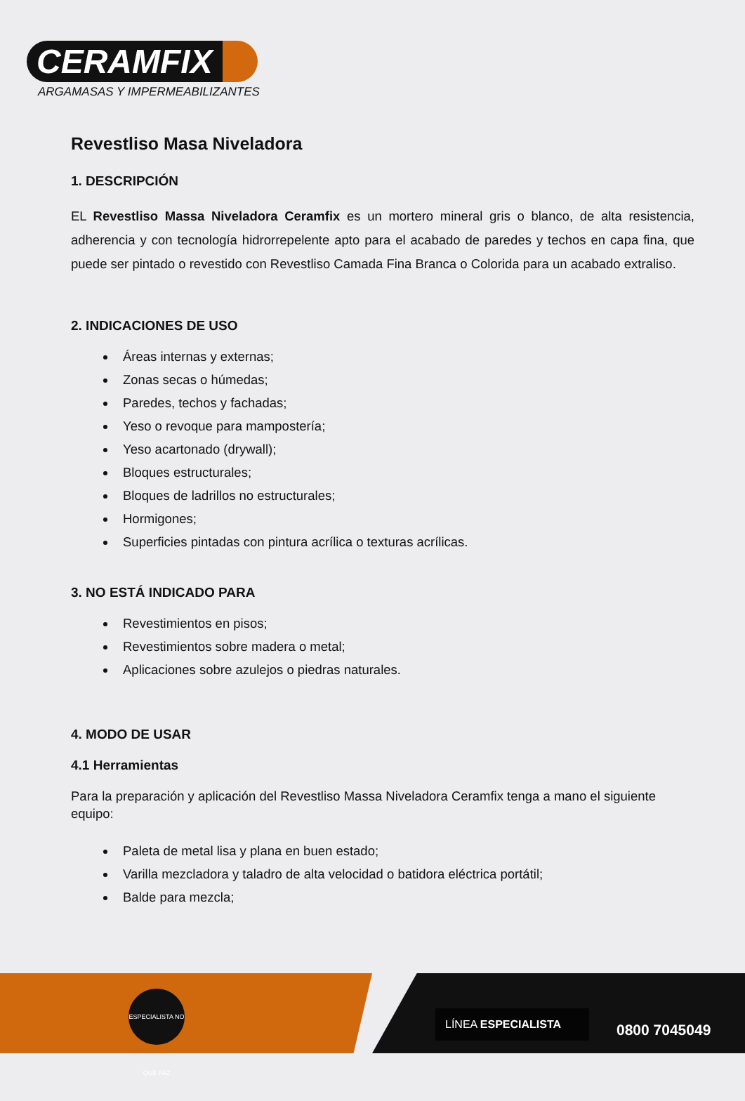CERAMFIX
ARGAMASAS Y IMPERMEABILIZANTES
Revestliso Masa Niveladora
1. DESCRIPCIÓN
EL Revestliso Massa Niveladora Ceramfix es un mortero mineral gris o blanco, de alta resistencia, adherencia y con tecnología hidrorrepelente apto para el acabado de paredes y techos en capa fina, que puede ser pintado o revestido con Revestliso Camada Fina Branca o Colorida para un acabado extraliso.
2. INDICACIONES DE USO
Áreas internas y externas;
Zonas secas o húmedas;
Paredes, techos y fachadas;
Yeso o revoque para mampostería;
Yeso acartonado (drywall);
Bloques estructurales;
Bloques de ladrillos no estructurales;
Hormigones;
Superficies pintadas con pintura acrílica o texturas acrílicas.
3. NO ESTÁ INDICADO PARA
Revestimientos en pisos;
Revestimientos sobre madera o metal;
Aplicaciones sobre azulejos o piedras naturales.
4. MODO DE USAR
4.1 Herramientas
Para la preparación y aplicación del Revestliso Massa Niveladora Ceramfix tenga a mano el siguiente equipo:
Paleta de metal lisa y plana en buen estado;
Varilla mezcladora y taladro de alta velocidad o batidora eléctrica portátil;
Balde para mezcla;
ESPECIALISTA NO QUE FAZ
LÍNEA ESPECIALISTA
0800 7045049